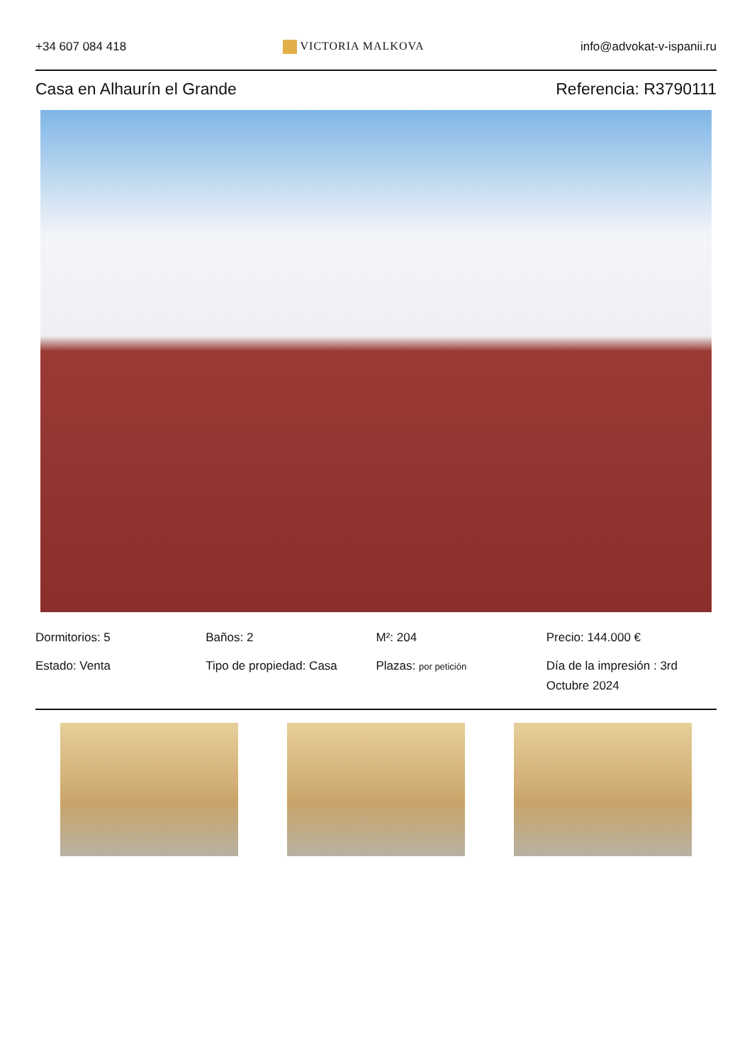+34 607 084 418 VICTORIA MALKOVA info@advokat-v-ispanii.ru
Casa en Alhaurín el Grande Referencia: R3790111
Dormitorios: 5
Baños: 2
M²: 204
Precio: 144.000 €
Estado: Venta
Tipo de propiedad: Casa
Plazas: por petición
Día de la impresión : 3rd Octubre 2024